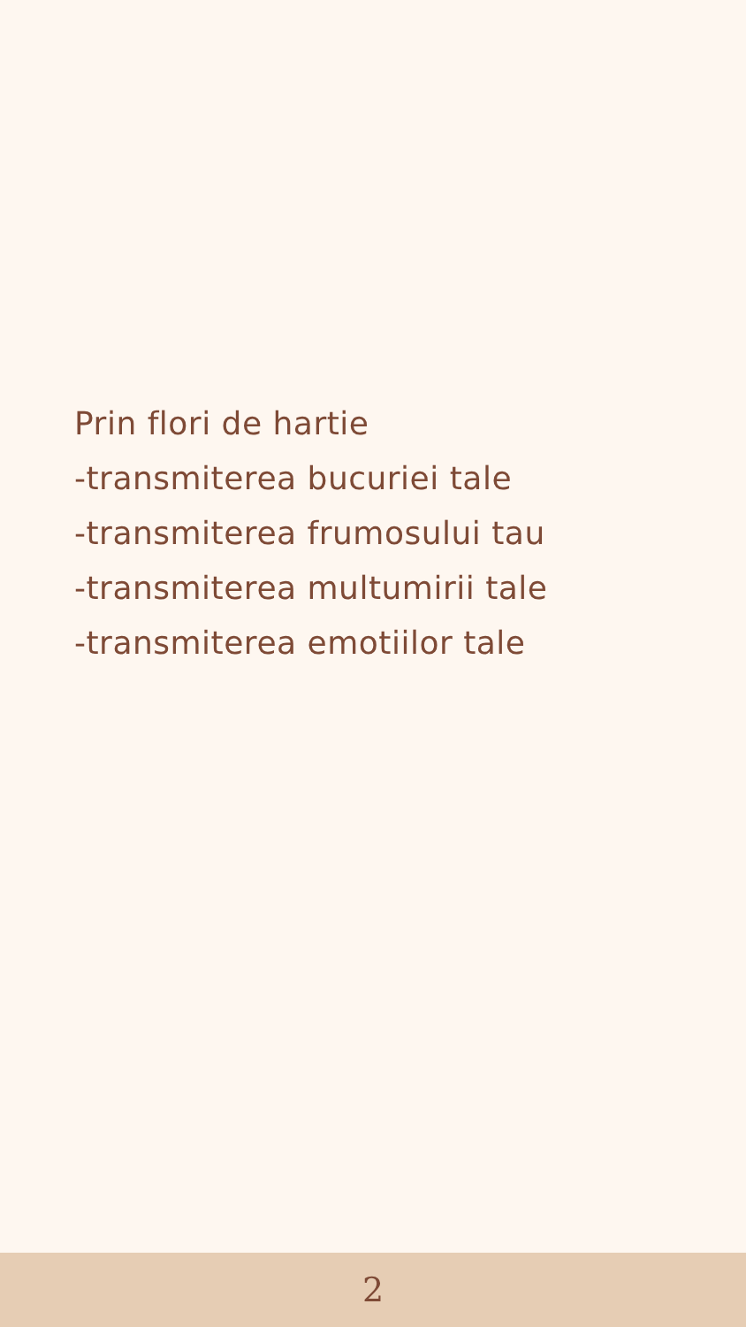Prin flori de hartie
-transmiterea bucuriei tale
-transmiterea frumosului tau
-transmiterea multumirii tale
-transmiterea emotiilor tale
2